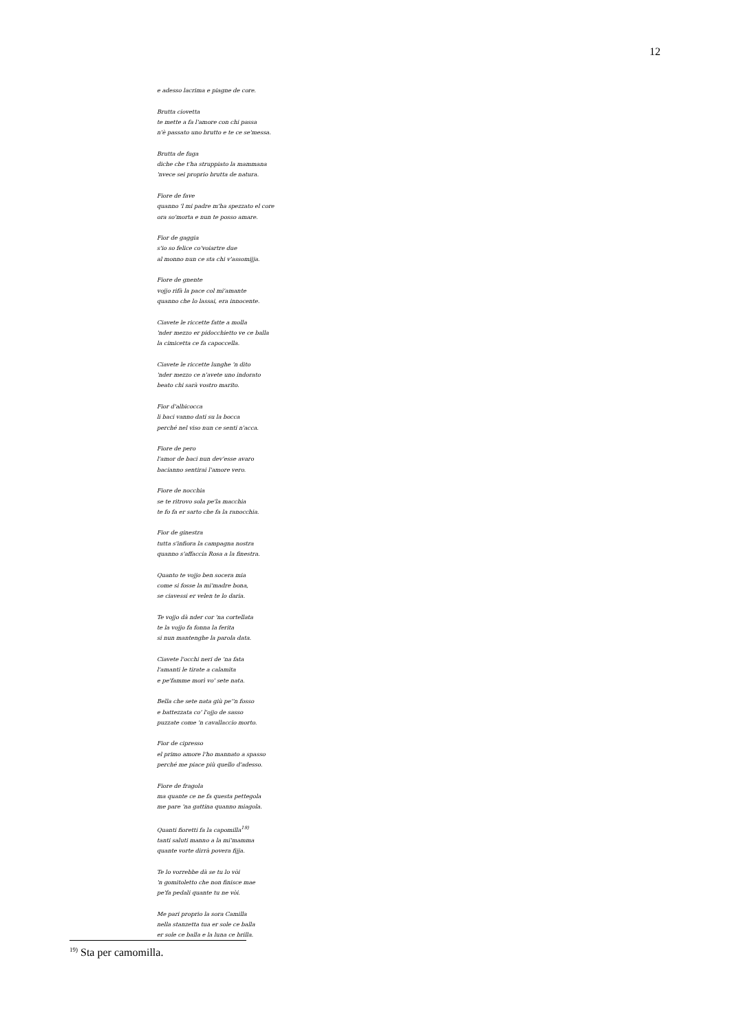12
e adesso lacrima e piagne de core.
Brutta ciovetta
te mette a fa l'amore con chi passa
n'è passato uno brutto e te ce se'messa.
Brutta de fuga
diche che t'ha struppiato la mammana
'nvece sei proprio brutta de natura.
Fiore de fave
quanno 'l mi padre m'ha spezzato el core
ora so'morta e nun te posso amare.
Fior de gaggia
s'io so felice co'voiartre due
al monno nun ce sta chi v'assomijja.
Fiore de gnente
vojjo rifà la pace col mi'amante
quanno che lo lassai, era innocente.
Ciavete le riccette fatte a molla
'nder mezzo er pidocchietto ve ce balla
la cimicetta ce fa capoccella.
Ciavete le riccette lunghe 'n dito
'nder mezzo ce n'avete uno indorato
beato chi sarà vostro marito.
Fior d'albicocca
li baci vanno dati su la bocca
perché nel viso nun ce senti n'acca.
Fiore de pero
l'amor de baci nun dev'esse avaro
bacianno sentirai l'amore vero.
Fiore de nocchia
se te ritrovo sola pe'la macchia
te fo fa er sarto che fa la ranocchia.
Fior de ginestra
tutta s'infiora la campagna nostra
quanno s'affaccia Rosa a la finestra.
Quanto te vojjo ben socera mia
come si fosse la mi'madre bona,
se ciavessi er velen te lo daria.
Te vojjo dà nder cor 'na cortellata
te la vojjo fa fonna la ferita
si nun mantenghe la parola data.
Ciavete l'occhi neri de 'na fata
l'amanti le tirate a calamita
e pe'famme morì vo' sete nata.
Bella che sete nata giù pe''n fosso
e battezzata co' l'ojjo de sasso
puzzate come 'n cavallaccio morto.
Fior de cipresso
el primo amore l'ho mannato a spasso
perché me piace più quello d'adesso.
Fiore de fragola
ma quante ce ne fa questa pettegola
me pare 'na gattina quanno miagola.
Quanti fioretti fa la capomilla<sup>19)</sup>
tanti saluti manno a la mi'mamma
quante vorte dirrà povera fijja.
Te lo vorrebbe dà se tu lo vòi
'n gomitoletto che non finisce mae
pe'fa pedali quante tu ne vòi.
Me pari proprio la sora Camilla
nella stanzetta tua er sole ce balla
er sole ce balla e la luna ce brilla.
<sup>19)</sup> Sta per camomilla.